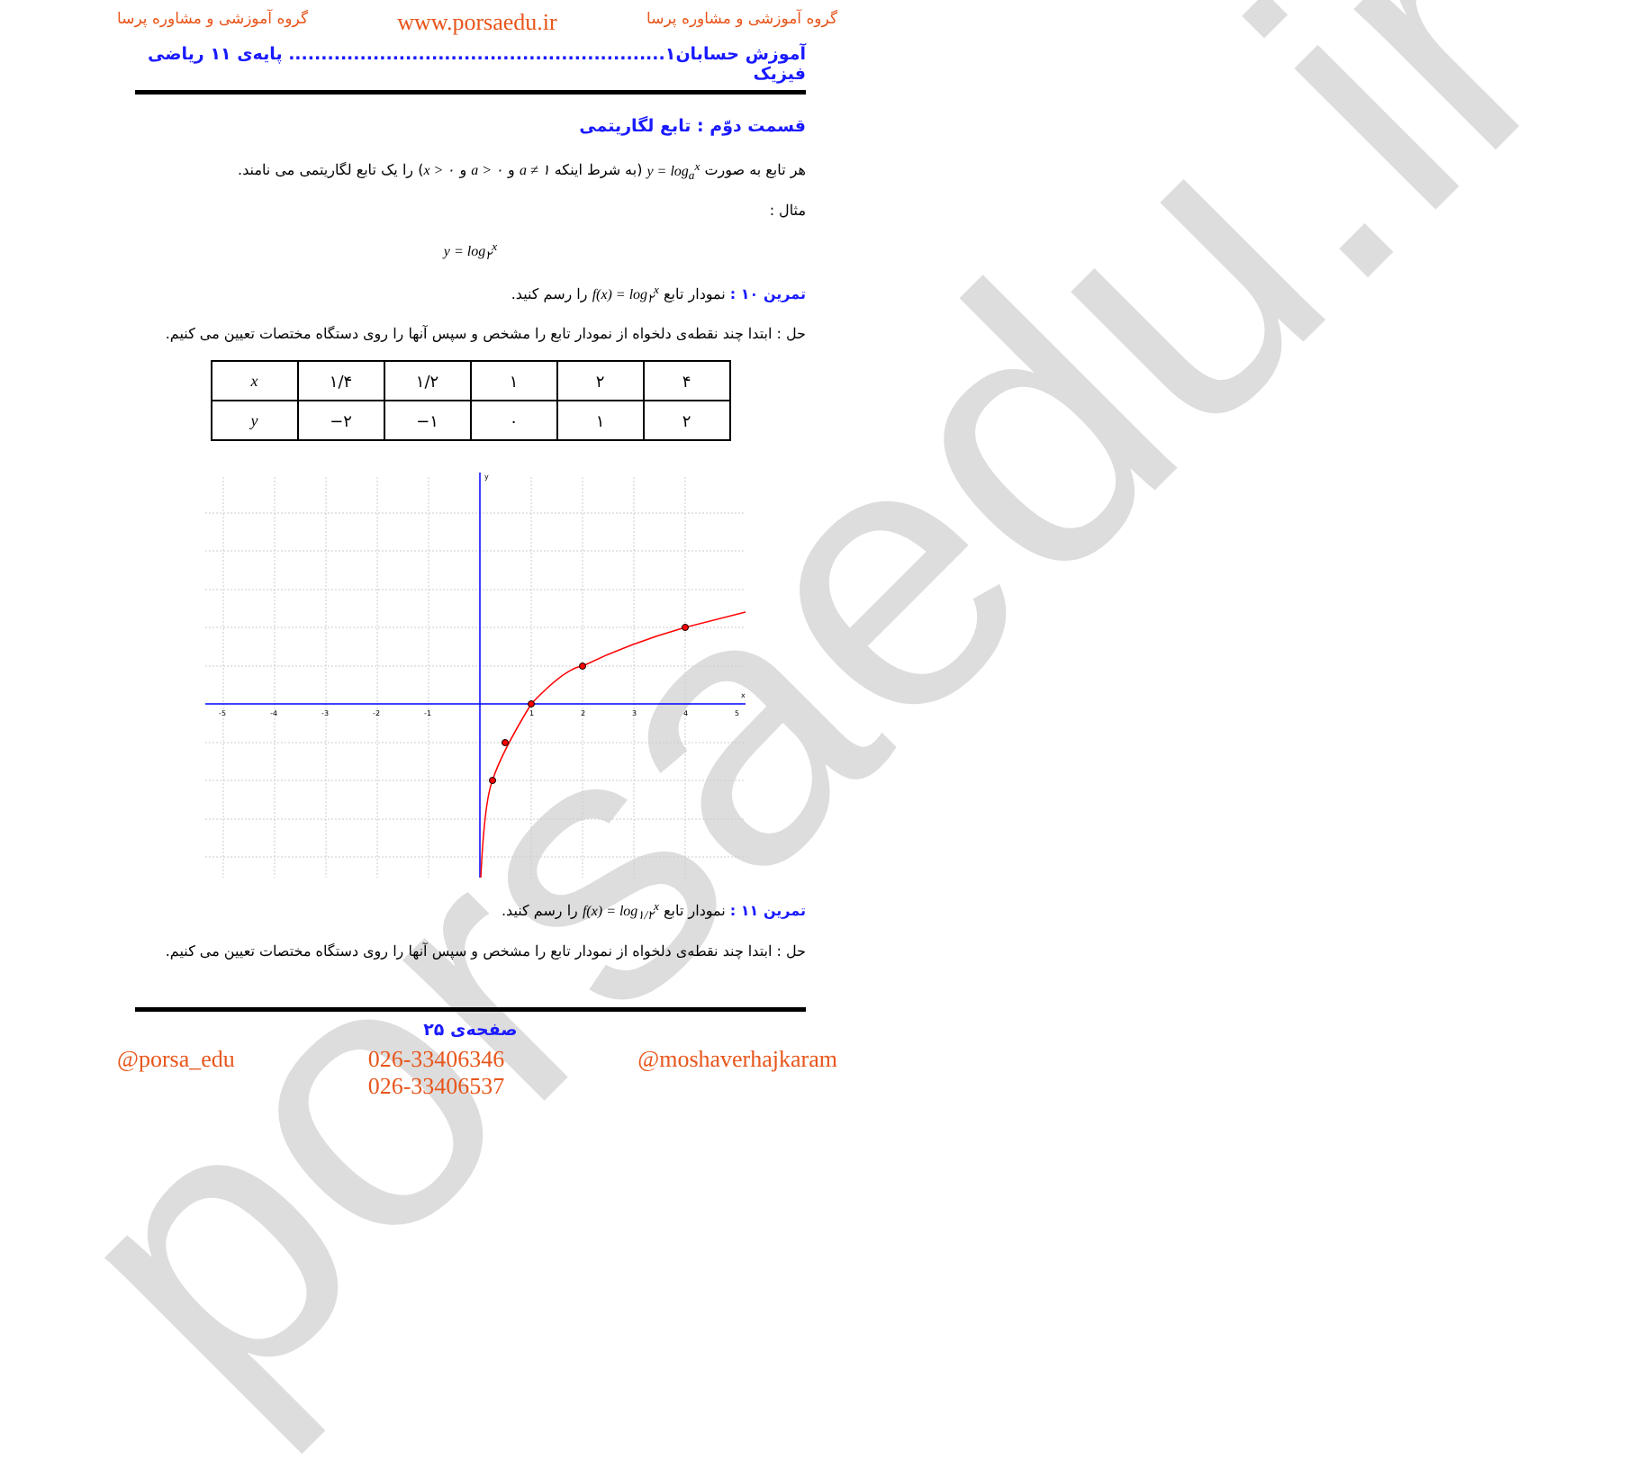porsaedu.ir
گروه آموزشی و مشاوره پرسا www.porsaedu.ir گروه آموزشی و مشاوره پرسا
آموزش حسابان۱.......................................................... پایه‌ی ۱۱ ریاضی فیزیک
قسمت دوّم : تابع لگاریتمی
هر تابع به صورت y = log<sub>a</sub><sup>x</sup> (به شرط اینکه a ≠ ۱ و a > ۰ و x > ۰) را یک تابع لگاریتمی می نامند.
مثال :
y = log<sub>۲</sub><sup>x</sup>
تمرین ۱۰ : نمودار تابع f(x) = log<sub>۲</sub><sup>x</sup> را رسم کنید.
حل : ابتدا چند نقطه‌ی دلخواه از نمودار تابع را مشخص و سپس آنها را روی دستگاه مختصات تعیین می کنیم.
| x | ۱/۴ | ۱/۲ | ۱ | ۲ | ۴ |
| y | −۲ | −۱ | ۰ | ۱ | ۲ |
x
y
-5
-4
-3
-2
-1
1
2
3
4
5
تمرین ۱۱ : نمودار تابع f(x) = log<sub>۱/۲</sub><sup>x</sup> را رسم کنید.
حل : ابتدا چند نقطه‌ی دلخواه از نمودار تابع را مشخص و سپس آنها را روی دستگاه مختصات تعیین می کنیم.
صفحه‌ی ۲۵
@porsa_edu 026-33406346
026-33406537 @moshaverhajkaram